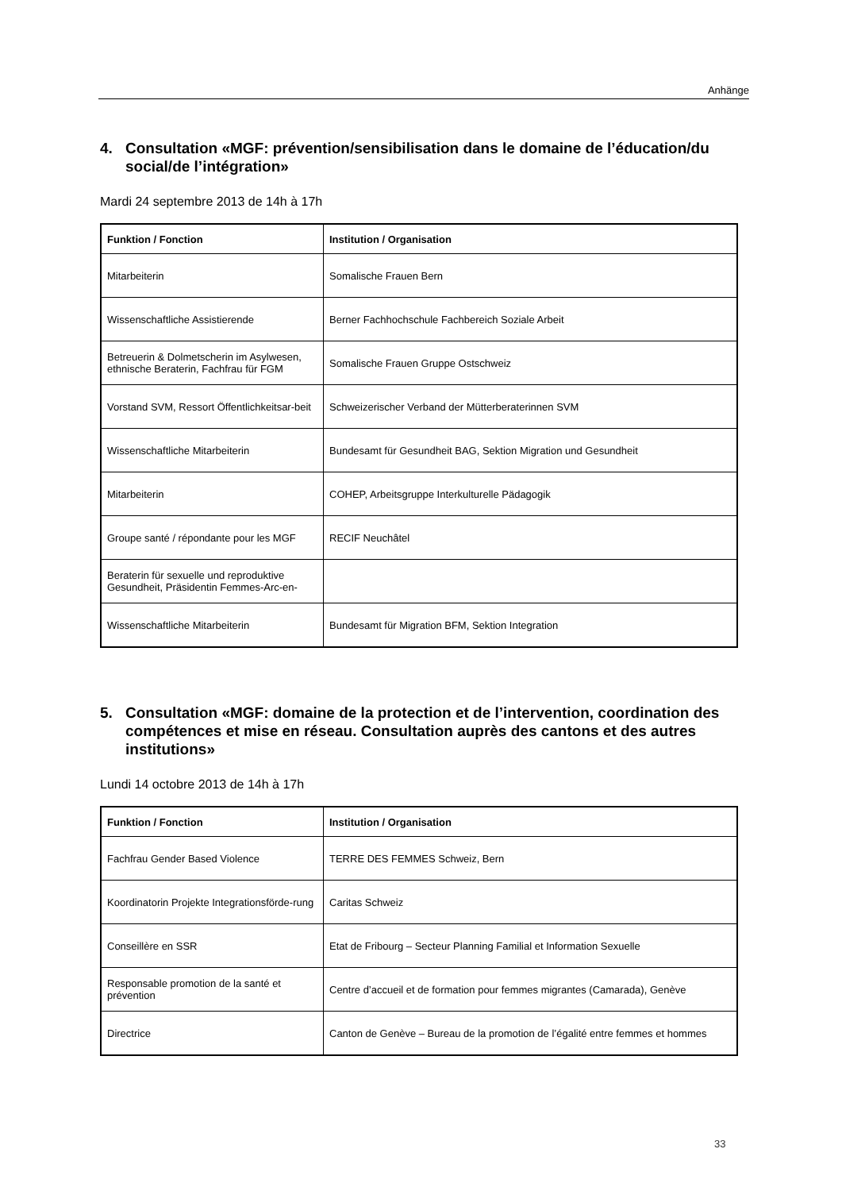Anhänge
4. Consultation «MGF: prévention/sensibilisation dans le domaine de l’éducation/du social/de l’intégration»
Mardi 24 septembre 2013 de 14h à 17h
| Funktion / Fonction | Institution / Organisation |
| --- | --- |
| Mitarbeiterin | Somalische Frauen Bern |
| Wissenschaftliche Assistierende | Berner Fachhochschule Fachbereich Soziale Arbeit |
| Betreuerin & Dolmetscherin im Asylwesen, ethnische Beraterin, Fachfrau für FGM | Somalische Frauen Gruppe Ostschweiz |
| Vorstand SVM, Ressort Öffentlichkeitsar-beit | Schweizerischer Verband der Mütterberaterinnen SVM |
| Wissenschaftliche Mitarbeiterin | Bundesamt für Gesundheit BAG, Sektion Migration und Gesundheit |
| Mitarbeiterin | COHEP, Arbeitsgruppe Interkulturelle Pädagogik |
| Groupe santé / répondante pour les MGF | RECIF Neuchâtel |
| Beraterin für sexuelle und reproduktive Gesundheit, Präsidentin Femmes-Arc-en- | |
| Wissenschaftliche Mitarbeiterin | Bundesamt für Migration BFM, Sektion Integration |
5. Consultation «MGF: domaine de la protection et de l’intervention, coordination des compétences et mise en réseau. Consultation auprès des cantons et des autres institutions»
Lundi 14 octobre 2013 de 14h à 17h
| Funktion / Fonction | Institution / Organisation |
| --- | --- |
| Fachfrau Gender Based Violence | TERRE DES FEMMES Schweiz, Bern |
| Koordinatorin Projekte Integrationsförde-rung | Caritas Schweiz |
| Conseillère en SSR | Etat de Fribourg – Secteur Planning Familial et Information Sexuelle |
| Responsable promotion de la santé et prévention | Centre d’accueil et de formation pour femmes migrantes (Camarada), Genève |
| Directrice | Canton de Genève – Bureau de la promotion de l’égalité entre femmes et hommes |
33